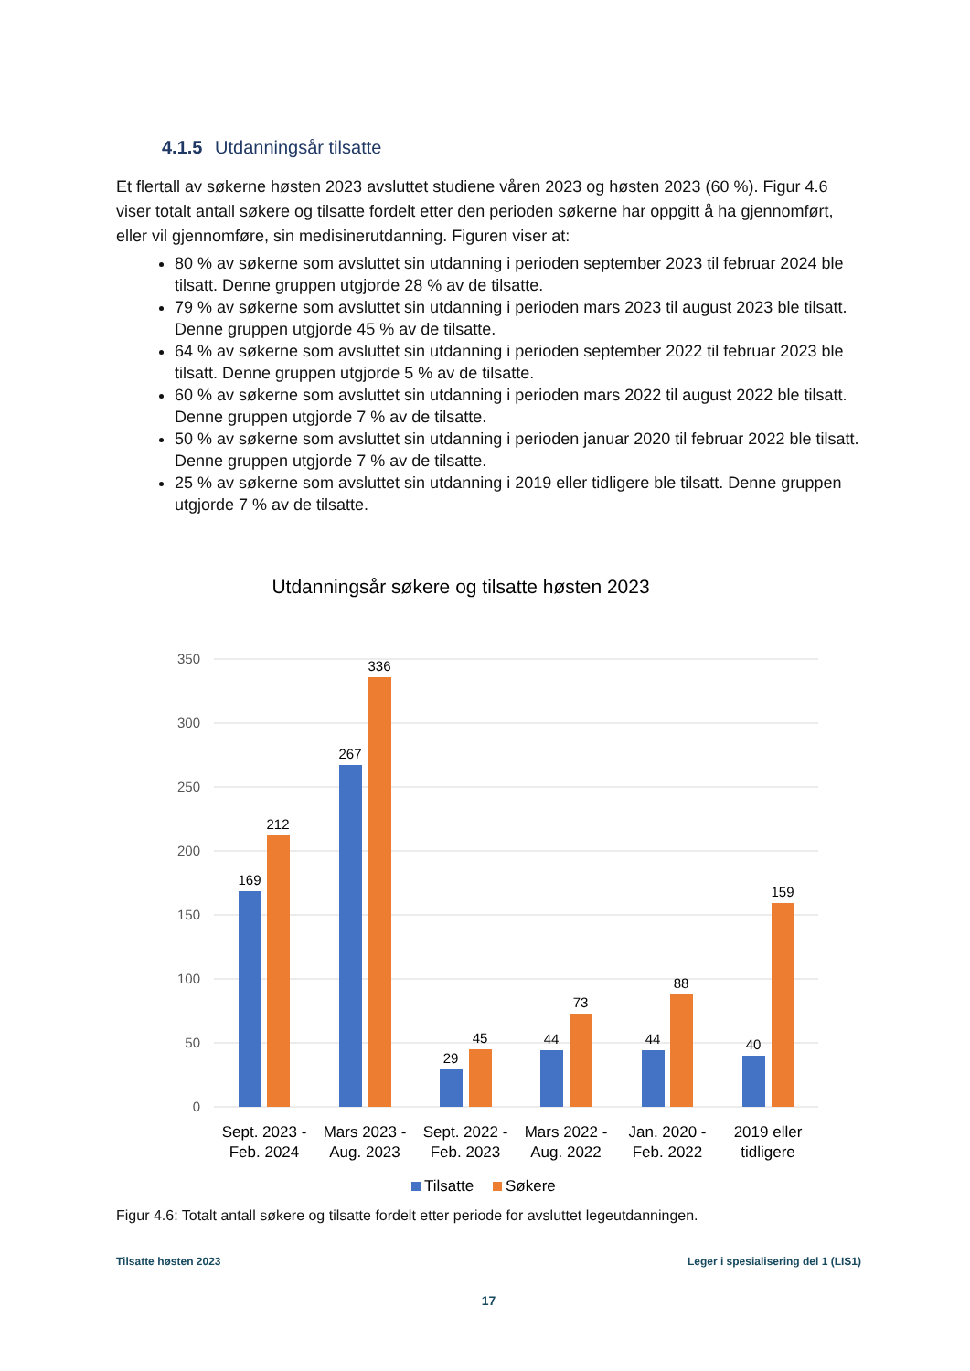4.1.5 Utdanningsår tilsatte
Et flertall av søkerne høsten 2023 avsluttet studiene våren 2023 og høsten 2023 (60 %). Figur 4.6 viser totalt antall søkere og tilsatte fordelt etter den perioden søkerne har oppgitt å ha gjennomført, eller vil gjennomføre, sin medisinerutdanning. Figuren viser at:
80 % av søkerne som avsluttet sin utdanning i perioden september 2023 til februar 2024 ble tilsatt. Denne gruppen utgjorde 28 % av de tilsatte.
79 % av søkerne som avsluttet sin utdanning i perioden mars 2023 til august 2023 ble tilsatt. Denne gruppen utgjorde 45 % av de tilsatte.
64 % av søkerne som avsluttet sin utdanning i perioden september 2022 til februar 2023 ble tilsatt. Denne gruppen utgjorde 5 % av de tilsatte.
60 % av søkerne som avsluttet sin utdanning i perioden mars 2022 til august 2022 ble tilsatt. Denne gruppen utgjorde 7 % av de tilsatte.
50 % av søkerne som avsluttet sin utdanning i perioden januar 2020 til februar 2022 ble tilsatt. Denne gruppen utgjorde 7 % av de tilsatte.
25 % av søkerne som avsluttet sin utdanning i 2019 eller tidligere ble tilsatt. Denne gruppen utgjorde 7 % av de tilsatte.
Utdanningsår søkere og tilsatte høsten 2023
350
300
250
200
150
100
50
0
169
212
267
336
29
45
44
73
44
88
40
159
Sept. 2023 -
Feb. 2024
Mars 2023 -
Aug. 2023
Sept. 2022 -
Feb. 2023
Mars 2022 -
Aug. 2022
Jan. 2020 -
Feb. 2022
2019 eller
tidligere
Tilsatte
Søkere
Figur 4.6: Totalt antall søkere og tilsatte fordelt etter periode for avsluttet legeutdanningen.
Tilsatte høsten 2023 Leger i spesialisering del 1 (LIS1)
17